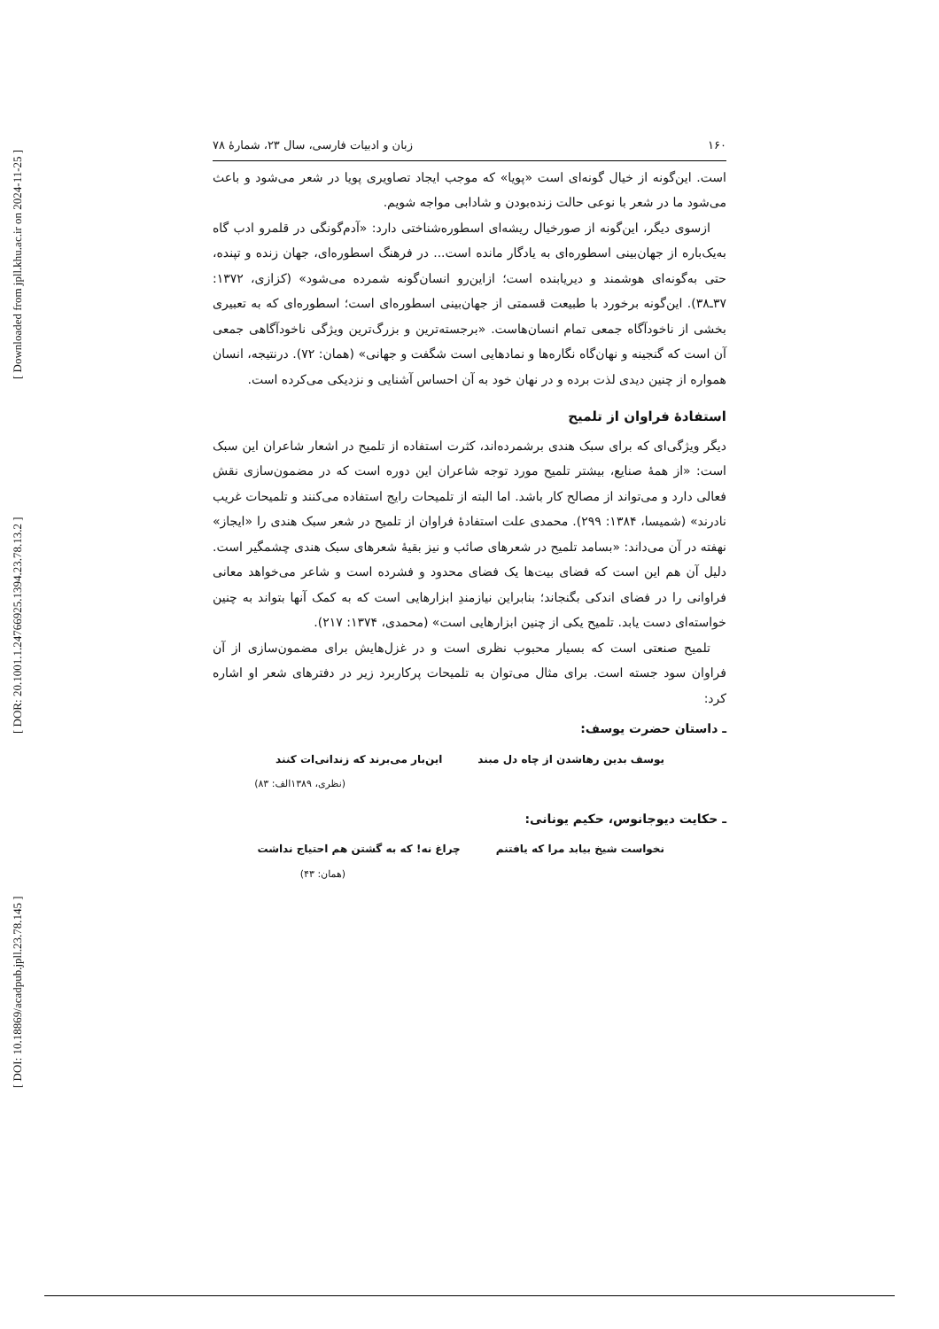[ Downloaded from jpll.khu.ac.ir on 2024-11-25 ]
[ DOR: 20.1001.1.24766925.1394.23.78.13.2 ]
[ DOI: 10.18869/acadpub.jpll.23.78.145 ]
۱۶۰ زبان و ادبیات فارسی، سال ۲۳، شمارهٔ ۷۸
است. این‌گونه از خیال گونه‌ای است «پویا» که موجب ایجاد تصاویری پویا در شعر می‌شود و باعث می‌شود ما در شعر با نوعی حالت زنده‌بودن و شادابی مواجه شویم.
ازسوی دیگر، این‌گونه از صورخیال ریشه‌ای اسطوره‌شناختی دارد: «آدم‌گونگی در قلمرو ادب گاه به‌یک‌باره از جهان‌بینی اسطوره‌ای به یادگار مانده است... در فرهنگ اسطوره‌ای، جهان زنده و تپنده، حتی به‌گونه‌ای هوشمند و دیریابنده است؛ ازاین‌رو انسان‌گونه شمرده می‌شود» (کزازی، ۱۳۷۲: ۳۷ـ۳۸). این‌گونه برخورد با طبیعت قسمتی از جهان‌بینی اسطوره‌ای است؛ اسطوره‌ای که به تعبیری بخشی از ناخودآگاه جمعی تمام انسان‌هاست. «برجسته‌ترین و بزرگ‌ترین ویژگی ناخودآگاهی جمعی آن است که گنجینه و نهان‌گاه نگاره‌ها و نمادهایی است شگفت و جهانی» (همان: ۷۲). درنتیجه، انسان همواره از چنین دیدی لذت برده و در نهان خود به آن احساس آشنایی و نزدیکی می‌کرده است.
استفادهٔ فراوان از تلمیح
دیگر ویژگی‌ای که برای سبک هندی برشمرده‌اند، کثرت استفاده از تلمیح در اشعار شاعران این سبک است: «از همهٔ صنایع، بیشتر تلمیح مورد توجه شاعران این دوره است که در مضمون‌سازی نقش فعالی دارد و می‌تواند از مصالح کار باشد. اما البته از تلمیحات رایج استفاده می‌کنند و تلمیحات غریب نادرند» (شمیسا، ۱۳۸۴: ۲۹۹). محمدی علت استفادهٔ فراوان از تلمیح در شعر سبک هندی را «ایجاز» نهفته در آن می‌داند: «بسامد تلمیح در شعرهای صائب و نیز بقیهٔ شعرهای سبک هندی چشمگیر است. دلیل آن هم این است که فضای بیت‌ها یک فضای محدود و فشرده است و شاعر می‌خواهد معانی فراوانی را در فضای اندکی بگنجاند؛ بنابراین نیازمندِ ابزارهایی است که به کمک آنها بتواند به چنین خواسته‌ای دست یابد. تلمیح یکی از چنین ابزارهایی است» (محمدی، ۱۳۷۴: ۲۱۷).
تلمیح صنعتی است که بسیار محبوب نظری است و در غزل‌هایش برای مضمون‌سازی از آن فراوان سود جسته است. برای مثال می‌توان به تلمیحات پرکاربرد زیر در دفترهای شعر او اشاره کرد:
ـ داستان حضرت یوسف:
یوسف بدین رهاشدن از چاه دل مبند این‌بار می‌برند که زندانی‌ات کنند
(نظری، ۱۳۸۹الف: ۸۳)
ـ حکایت دیوجانوس، حکیم یونانی:
نخواست شیخ بیابد مرا که یافتنم چراغ نه! که به گشتن هم احتیاج نداشت
(همان: ۴۳)